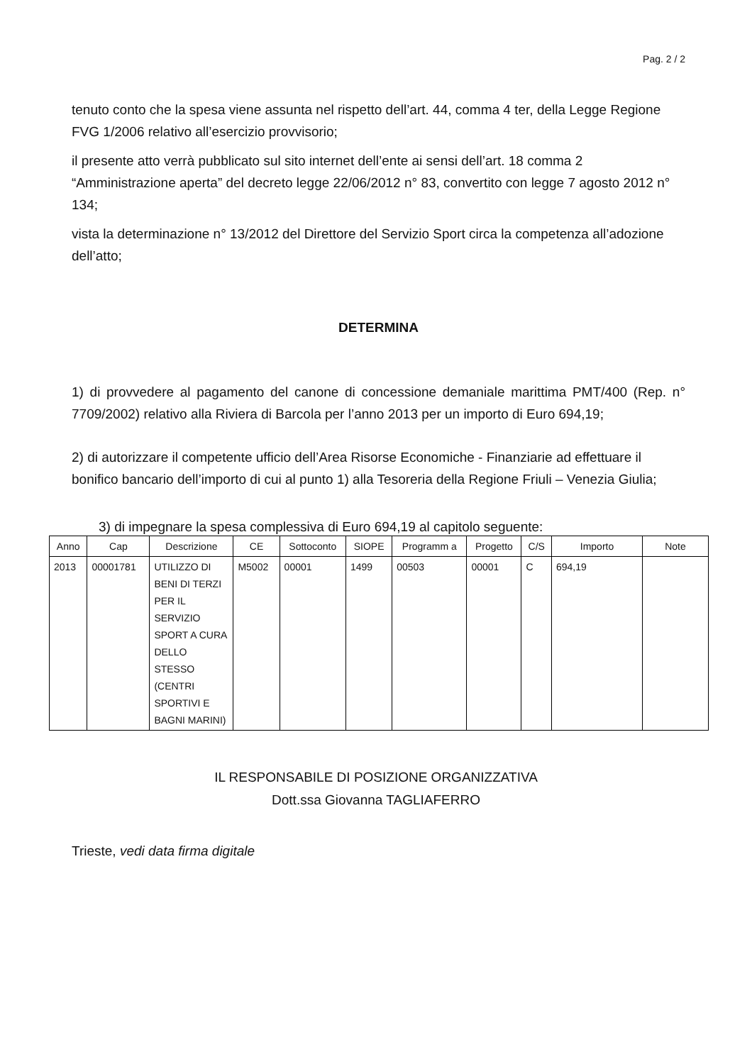Pag. 2 / 2
tenuto conto che la spesa viene assunta nel rispetto dell’art. 44, comma 4 ter, della Legge Regione FVG 1/2006 relativo all’esercizio provvisorio;
il presente atto verrà pubblicato sul sito internet dell’ente ai sensi dell’art. 18 comma 2 “Amministrazione aperta” del decreto legge 22/06/2012 n° 83, convertito con legge 7 agosto 2012 n° 134;
vista la determinazione n° 13/2012 del Direttore del Servizio Sport circa la competenza all’adozione dell’atto;
DETERMINA
1) di provvedere al pagamento del canone di concessione demaniale marittima PMT/400 (Rep. n° 7709/2002) relativo alla Riviera di Barcola per l’anno 2013 per un importo di Euro 694,19;
2) di autorizzare il competente ufficio dell’Area Risorse Economiche - Finanziarie ad effettuare il bonifico bancario dell’importo di cui al punto 1) alla Tesoreria della Regione Friuli – Venezia Giulia;
3) di impegnare la spesa complessiva di Euro 694,19 al capitolo seguente:
| Anno | Cap | Descrizione | CE | Sottoconto | SIOPE | Programm a | Progetto | C/S | Importo | Note |
| --- | --- | --- | --- | --- | --- | --- | --- | --- | --- | --- |
| 2013 | 00001781 | UTILIZZO DI BENI DI TERZI PER IL SERVIZIO SPORT A CURA DELLO STESSO (CENTRI SPORTIVI E BAGNI MARINI) | M5002 | 00001 | 1499 | 00503 | 00001 | C | 694,19 | |
IL RESPONSABILE DI POSIZIONE ORGANIZZATIVA
Dott.ssa Giovanna TAGLIAFERRO
Trieste, vedi data firma digitale